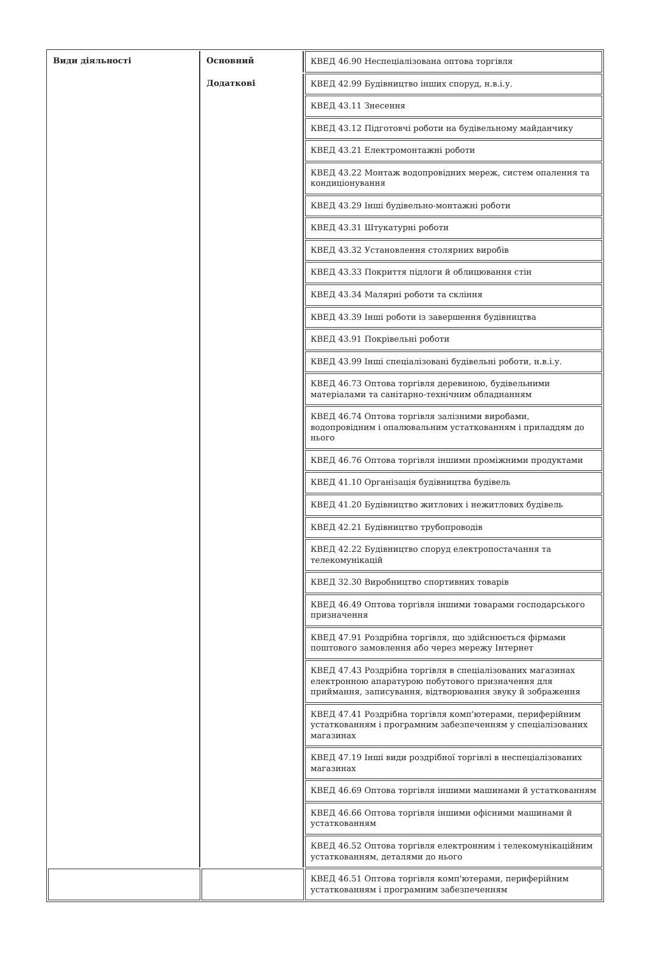| Види діяльності | Основний | КВЕД 46.90 Неспеціалізована оптова торгівля |
| | Додаткові | КВЕД 42.99 Будівництво інших споруд, н.в.і.у. |
| | | КВЕД 43.11 Знесення |
| | | КВЕД 43.12 Підготовчі роботи на будівельному майданчику |
| | | КВЕД 43.21 Електромонтажні роботи |
| | | КВЕД 43.22 Монтаж водопровідних мереж, систем опалення та кондиціонування |
| | | КВЕД 43.29 Інші будівельно-монтажні роботи |
| | | КВЕД 43.31 Штукатурні роботи |
| | | КВЕД 43.32 Установлення столярних виробів |
| | | КВЕД 43.33 Покриття підлоги й облицювання стін |
| | | КВЕД 43.34 Малярні роботи та скління |
| | | КВЕД 43.39 Інші роботи із завершення будівництва |
| | | КВЕД 43.91 Покрівельні роботи |
| | | КВЕД 43.99 Інші спеціалізовані будівельні роботи, н.в.і.у. |
| | | КВЕД 46.73 Оптова торгівля деревиною, будівельними матеріалами та санітарно-технічним обладнанням |
| | | КВЕД 46.74 Оптова торгівля залізними виробами, водопровідним і опалювальним устаткованням і приладдям до нього |
| | | КВЕД 46.76 Оптова торгівля іншими проміжними продуктами |
| | | КВЕД 41.10 Організація будівництва будівель |
| | | КВЕД 41.20 Будівництво житлових і нежитлових будівель |
| | | КВЕД 42.21 Будівництво трубопроводів |
| | | КВЕД 42.22 Будівництво споруд електропостачання та телекомунікацій |
| | | КВЕД 32.30 Виробництво спортивних товарів |
| | | КВЕД 46.49 Оптова торгівля іншими товарами господарського призначення |
| | | КВЕД 47.91 Роздрібна торгівля, що здійснюється фірмами поштового замовлення або через мережу Інтернет |
| | | КВЕД 47.43 Роздрібна торгівля в спеціалізованих магазинах електронною апаратурою побутового призначення для приймання, записування, відтворювання звуку й зображення |
| | | КВЕД 47.41 Роздрібна торгівля комп'ютерами, периферійним устаткованням і програмним забезпеченням у спеціалізованих магазинах |
| | | КВЕД 47.19 Інші види роздрібної торгівлі в неспеціалізованих магазинах |
| | | КВЕД 46.69 Оптова торгівля іншими машинами й устаткованням |
| | | КВЕД 46.66 Оптова торгівля іншими офісними машинами й устаткованням |
| | | КВЕД 46.52 Оптова торгівля електронним і телекомунікаційним устаткованням, деталями до нього |
| | | КВЕД 46.51 Оптова торгівля комп'ютерами, периферійним устаткованням і програмним забезпеченням |